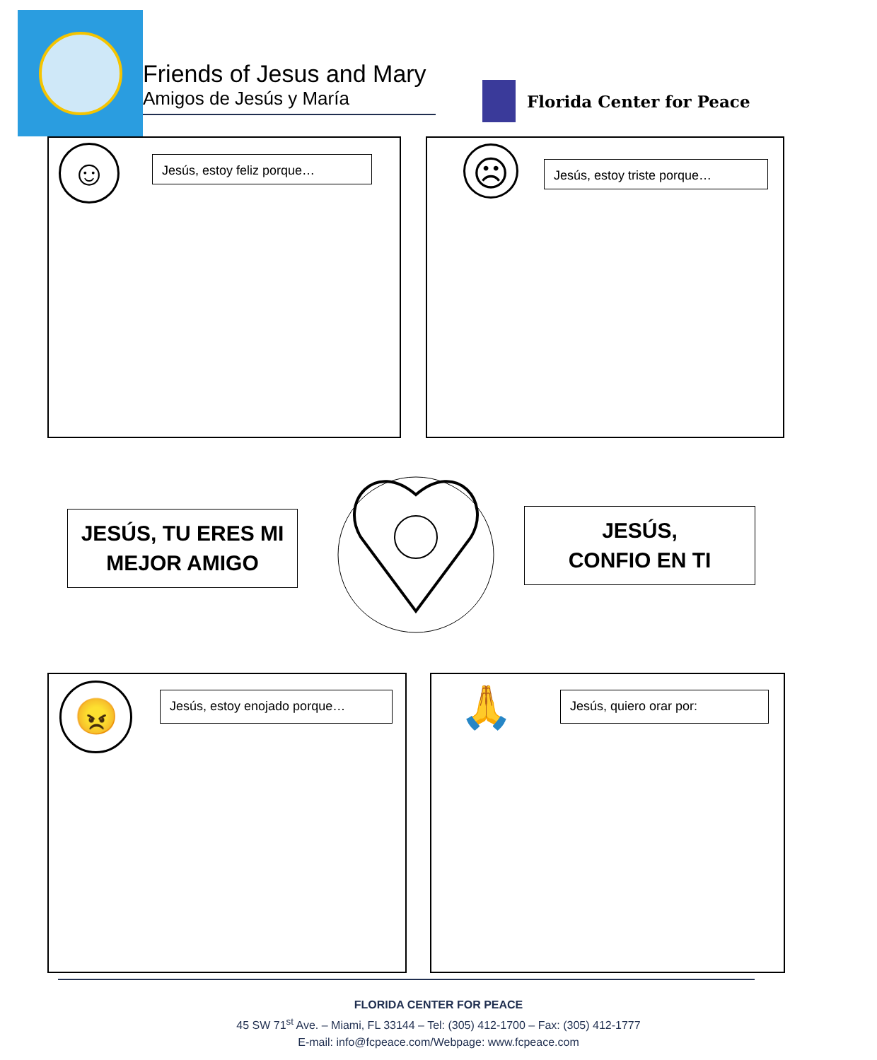Friends of Jesus and Mary
Amigos de Jesús y María
Florida Center for Peace
☺ Jesús, estoy feliz porque… ☹ Jesús, estoy triste porque…
JESÚS, TU ERES MI
MEJOR AMIGO
JESÚS,
CONFIO EN TI
😠 Jesús, estoy enojado porque… 🙏 Jesús, quiero orar por:
FLORIDA CENTER FOR PEACE
45 SW 71<sup>st</sup> Ave. – Miami, FL 33144 – Tel: (305) 412-1700 – Fax: (305) 412-1777
E-mail: info@fcpeace.com/Webpage: www.fcpeace.com